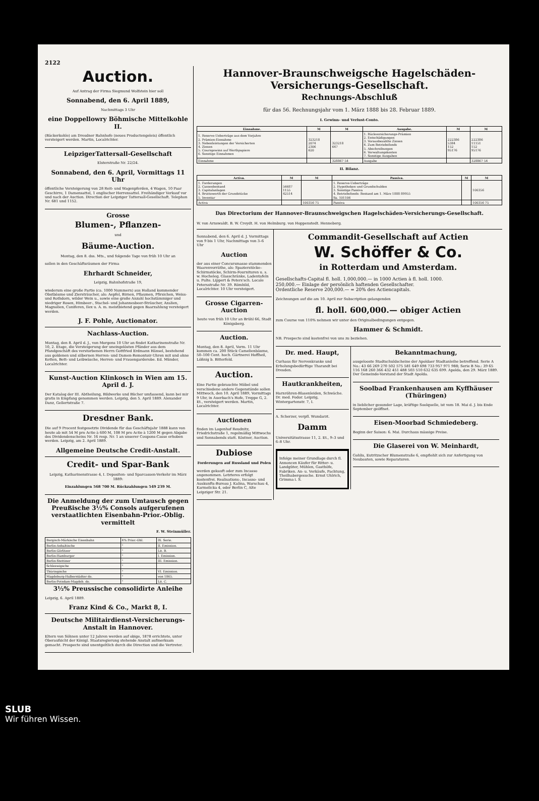2122
Auction.
Auf Antrag der Firma Siegmund Wolfstein hier soll
Sonnabend, den 6. April 1889,
Nachmittags 3 Uhr
eine Doppellowry Böhmische Mittelkohle II.
(Bäckerkohle) am Dresdner Bahnhofe (neues Productengeleis) öffentlich versteigert werden. Martin, Localrichter.
LeipzigerTattersall-Gesellschaft
Elsterstraße Nr. 22/24.
Sonnabend, den 6. April, Vormittags 11 Uhr
öffentliche Versteigerung von 28 Reit- und Wagenpferden, 4 Wagen, 10 Paar Geschirre, 1 Damensattel, 1 englischer Herrensattel. Freihändiger Verkauf vor und nach der Auction. Direction der Leipziger Tattersall-Gesellschaft. Telephon Nr. 681 und 1152.
Grosse
Blumen-, Pflanzen-
und
Bäume-Auction.
Montag, den 8. dss. Mts., und folgende Tage von früh 10 Uhr an
sollen in den Geschäftsräumen der Firma
Ehrhardt Schneider,
Leipzig, Bahnhofstraße 19,
wiederum eine große Partie (ca. 1000 Nummern) aus Holland kommender Obstbäume und Ziersträucher, als: Aepfel, Birnen, Pflaumen, Pfirsichen, Weiss- und Rothdorn, wilder Wein u., sowie eine große Anzahl hochstämmiger und niedriger Rosen, Himbeer-, Stachel- und Johannesbeer-Sträucher, Azalien, Magnolien, Coniferen, Ilex u. A. m. meistbietend gegen Baarzahlung versteigert werden.
J. F. Pohle, Auctionator.
Nachlass-Auction.
Montag, den 8. April d. J., von Morgens 10 Uhr an findet Katharinenstraße Nr. 10, 2. Etage, die Versteigerung der uneingelösten Pfänder aus dem Pfandgeschäft des verstorbenen Herrn Gottfried Erdmann Hänsel, bestehend aus goldenen und silbernen Herren- und Damen-Remontoir-Uhren mit und ohne Ketten, Bett- und Leibwäsche, Herren- und Frauengarderobe. Ed. Münder, Localrichter.
Kunst-Auction Klinkosch in Wien am 15. April d. J.
Der Katalog der III. Abtheilung, Bildwerke und Bücher umfassend, kann bei mir gratis in Empfang genommen werden. Leipzig, den 5. April 1889. Alexander Danz, Gellertstraße 7.
Dresdner Bank.
Die auf 9 Procent festgesetzte Dividende für das Geschäftsjahr 1888 kann von heute ab mit 54 M pro Actie à 600 M, 108 M pro Actie à 1200 M gegen Abgabe des Dividendenscheins Nr. 16 resp. Nr. 1 an unserer Coupons-Casse erhoben werden. Leipzig, am 2. April 1889.
Allgemeine Deutsche Credit-Anstalt.
Credit- und Spar-Bank
Leipzig, Katharinenstrasse 4, I. Depositen- und Sparcassen-Verkehr im März 1889:
Einzahlungen 568 700 M. Rückzahlungen 549 239 M.
Die Anmeldung der zum Umtausch gegen Preußische 3½% Consols aufgerufenen verstaatlichten Eisenbahn-Prior.-Oblig. vermittelt
F. W. Steinmüller.
| Bergisch-Märkische Eisenbahn | 4% Prior.-Obl. | IX. Serie. |
| Berlin-Anhaltische | " | II. Emission. |
| Berlin-Görlitzer | " | Lit. B. |
| Berlin-Hamburger | " | I. Emission. |
| Berlin-Stettiner | " | III. Emission. |
| Schleswigsche | " | |
| Thüringische | " | VI. Emission. |
| Magdeburg-Halberstädter do. | " | von 1865. |
| Berlin-Potsdam-Magdeb. do. | " | Lit. C. |
3½% Preussische consolidirte Anleihe
Leipzig, 6. April 1889.
Franz Kind & Co., Markt 8, I.
Deutsche Militairdienst-Versicherungs-Anstalt in Hannover.
Eltern von Söhnen unter 12 Jahren werden auf obige, 1878 errichtete, unter Oberaufsicht der Königl. Staatsregierung stehende Anstalt aufmerksam gemacht. Prospecte sind unentgeltlich durch die Direction und die Vertreter.
Hannover-Braunschweigsche Hagelschäden-Versicherungs-Gesellschaft.
Rechnungs-Abschluß
für das 56. Rechnungsjahr vom 1. März 1888 bis 28. Februar 1889.
I. Gewinn- und Verlust-Conto.
| Einnahme. | M | M | Ausgabe. | M | M |
| --- | --- | --- | --- | --- | --- |
| 1. Reserve-Ueberträge aus dem Vorjahre 2. Prämien-Einnahme 3. Nebenleistungen der Versicherten 4. Zinsen 5. Coursgewinn auf Werthpapiere 6. Sonstige Einnahmen | 323218 2074 2306 620 | 323218 647 | 1. Rückversicherungs-Prämien 2. Entschädigungen 3. Vorausbezahlte Zinsen 4. Zum Betriebsfonds 5. Abschreibungen 6. Verwaltungskosten 7. Sonstige Ausgaben | 222386 5384 152 95176 | 222386 11151 152 95176 |
| Einnahme | | 328867 54 | Ausgabe | | 328867 54 |
II. Bilanz.
| Activa. | M | M | Passiva. | M | M |
| --- | --- | --- | --- | --- | --- |
| 1. Forderungen 2. Cassenbestand 3. Capitalanlagen 4. Bruttowerth der Grundstücke 5. Inventar | 56687 1155 42514 | | 1. Reserve-Ueberträge 2. Hypotheken und Grundschulden 3. Sonstige Passiva 4. Betriebsfonds: Bestand am 1. März 1888 89955 Sa. 101106 | | 100356 |
| Activa | | 100356 75 | Passiva | | 100356 75 |
Das Directorium der Hannover-Braunschweigschen Hagelschäden-Versicherungs-Gesellschaft.
W. von Arnswaldt. B. W. Creydt. H. von Helmburg. von Hoppenstedt. Henneberg.
Sonnabend, den 6. April d. J. Vormittags von 9 bis 1 Uhr, Nachmittags von 3–6 Uhr
Auction
der aus einer Concursmasse stammenden Waarenvorräthe, als: Spazierstöcke–Schirmstöcke, Schirm-Fournituren u. s. w. Hocheleg. Glasschränke, Ladentafeln u. Pulte. Lippert & Peters'sch. Locale Petersstraße Nr. 39. Römhild, Localrichter. 10 Uhr versteigert.
Grosse Cigarren-Auction
heute von früh 10 Uhr an Brühl 66, Stadt Königsberg.
Auction.
Montag, den 8. April, Vorm. 11 Uhr kommen ca. 200 Stück Camelienbäume, 50–100 Cent. hoch. Gärtnerei Hoffheil, Lößnig b. Bitterfeld.
Auction.
Eine Partie gebrauchte Möbel und verschiedene andere Gegenstände sollen Mittwoch, den 10. April 1889, Vormittags 9 Uhr, in Auerbach's Hofe, Treppe G, 2. Et., versteigert werden. Martin, Localrichter.
Auctionen
finden im Logenhof Reudnitz, Friedrichstraße 1, regelmäßig Mittwochs und Sonnabends statt. Köstner, Auction.
Dubiose
Forderungen auf Russland und Polen
werden gekauft oder zum Incasso angenommen. Letzteres erfolgt kostenfrei. Realisations-, Incasso- und Auskunfts-Bureau J. Kalina, Warschau 4, Karmelicka 4, oder Berlin C, Alte Leipziger Str. 21.
Commandit-Gesellschaft auf Actien
W. Schöffer & Co.
in Rotterdam und Amsterdam.
Gesellschafts-Capital fl. holl. 1,000,000.— in 1000 Actien à fl. holl. 1000.
250,000.— Einlage der persönlich haftenden Gesellschafter.
Ordentliche Reserve 200,000.— = 20% des Actiencapitals.
Zeichnungen auf die am 10. April zur Subscription gelangenden
fl. holl. 600,000.— obiger Actien
zum Course von 110% nehmen wir unter den Originalbedingungen entgegen.
Hammer & Schmidt.
NB. Prospecte sind kostenfrei von uns zu beziehen.
Dr. med. Haupt,
Curhaus für Nervenkranke und Erholungsbedürftige Tharandt bei Dresden.
Hautkrankheiten,
Harnröhren-Blasenleiden, Schwäche. Dr. med. Fodor. Leipzig, Wintergartenstr. 7, I.
A. Scherzer, verpfl. Wundarzt.
Damm
Universitätsstrasse 11, 2. Et., 9–3 und 6–8 Uhr.
Infolge meiner Grundlage durch fl. Annoncen Käufer für Ritter- u. Landgüter, Mühlen, Gasthöfe, Fabriken. An- u. Verkäufe, Pachtung, Theilhabergesuche. Ernst Uhlrich, Grimma i. S.
Bekanntmachung,
ausgelooste Stadtschuldscheine der Apoldaer Stadtanleihe betreffend. Serie A No.: 43 66 269 270 502 575 581 649 698 733 957 971 988; Serie B No.: 39 65 116 168 260 366 432 451 488 503 510 632 635 699. Apolda, den 29. März 1889. Der Gemeinde-Vorstand der Stadt Apolda.
Soolbad Frankenhausen am Kyffhäuser (Thüringen)
in lieblicher gesunder Lage, kräftige Soolquelle, ist vom 18. Mai d. J. bis Ende September geöffnet.
Eisen-Moorbad Schmiedeberg.
Beginn der Saison: 6. Mai. Durchaus mässige Preise.
Die Glaserei von W. Meinhardt,
Gohlis, Eutritzscher Blumenstraße 6, empfiehlt sich zur Anfertigung von Neubauten, sowie Reparaturen.
SLUB
Wir führen Wissen.